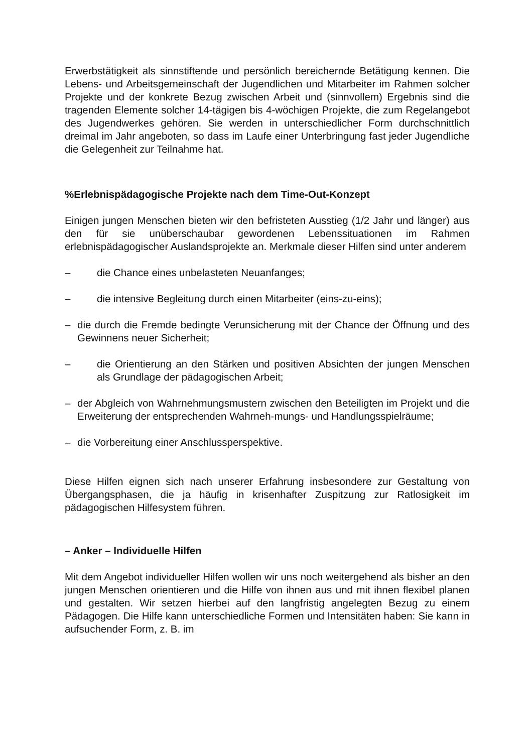Erwerbstätigkeit als sinnstiftende und persönlich bereichernde Betätigung kennen. Die Lebens- und Arbeitsgemeinschaft der Jugendlichen und Mitarbeiter im Rahmen solcher Projekte und der konkrete Bezug zwischen Arbeit und (sinnvollem) Ergebnis sind die tragenden Elemente solcher 14-tägigen bis 4-wöchigen Projekte, die zum Regelangebot des Jugendwerkes gehören. Sie werden in unterschiedlicher Form durchschnittlich dreimal im Jahr angeboten, so dass im Laufe einer Unterbringung fast jeder Jugendliche die Gelegenheit zur Teilnahme hat.
%Erlebnispädagogische Projekte nach dem Time-Out-Konzept
Einigen jungen Menschen bieten wir den befristeten Ausstieg (1/2 Jahr und länger) aus den für sie unüberschaubar gewordenen Lebenssituationen im Rahmen erlebnispädagogischer Auslandsprojekte an. Merkmale dieser Hilfen sind unter anderem
– die Chance eines unbelasteten Neuanfanges;
– die intensive Begleitung durch einen Mitarbeiter (eins-zu-eins);
– die durch die Fremde bedingte Verunsicherung mit der Chance der Öffnung und des Gewinnens neuer Sicherheit;
– die Orientierung an den Stärken und positiven Absichten der jungen Menschen als Grundlage der pädagogischen Arbeit;
– der Abgleich von Wahrnehmungsmustern zwischen den Beteiligten im Projekt und die Erweiterung der entsprechenden Wahrneh-mungs- und Handlungsspielräume;
– die Vorbereitung einer Anschlussperspektive.
Diese Hilfen eignen sich nach unserer Erfahrung insbesondere zur Gestaltung von Übergangsphasen, die ja häufig in krisenhafter Zuspitzung zur Ratlosigkeit im pädagogischen Hilfesystem führen.
– Anker – Individuelle Hilfen
Mit dem Angebot individueller Hilfen wollen wir uns noch weitergehend als bisher an den jungen Menschen orientieren und die Hilfe von ihnen aus und mit ihnen flexibel planen und gestalten. Wir setzen hierbei auf den langfristig angelegten Bezug zu einem Pädagogen. Die Hilfe kann unterschiedliche Formen und Intensitäten haben: Sie kann in aufsuchender Form, z. B. im